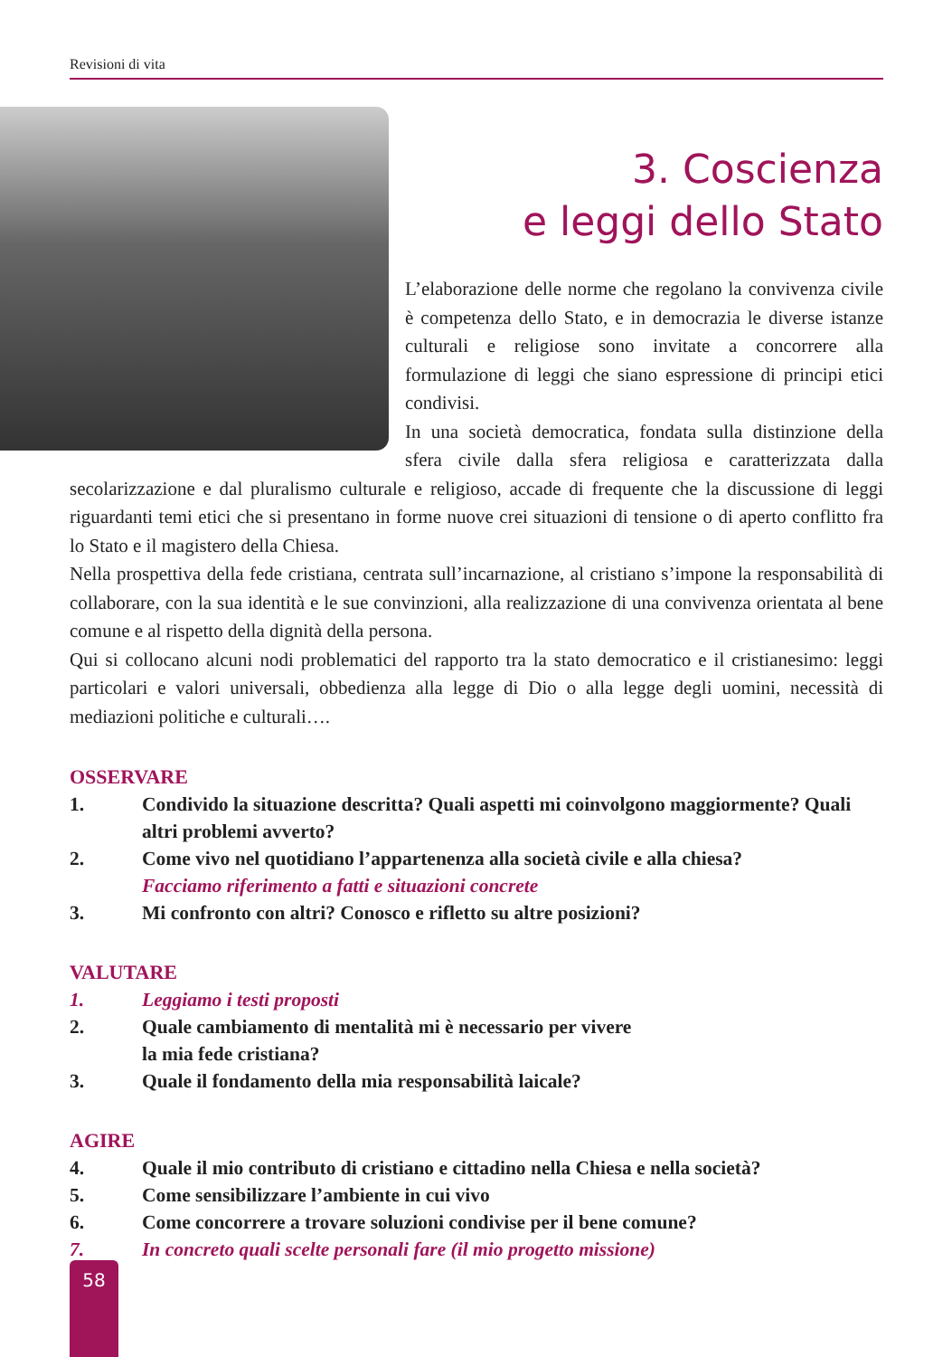Revisioni di vita
3. Coscienza
e leggi dello Stato
L’elaborazione delle norme che regolano la convivenza civile è competenza dello Stato, e in democrazia le diverse istanze culturali e religiose sono invitate a concorrere alla formulazione di leggi che siano espressione di principi etici condivisi.
In una società democratica, fondata sulla distinzione della sfera civile dalla sfera religiosa e caratterizzata dalla secolarizzazione e dal pluralismo culturale e religioso, accade di frequente che la discussione di leggi riguardanti temi etici che si presentano in forme nuove crei situazioni di tensione o di aperto conflitto fra lo Stato e il magistero della Chiesa.
Nella prospettiva della fede cristiana, centrata sull’incarnazione, al cristiano s’impone la responsabilità di collaborare, con la sua identità e le sue convinzioni, alla realizzazione di una convivenza orientata al bene comune e al rispetto della dignità della persona.
Qui si collocano alcuni nodi problematici del rapporto tra la stato democratico e il cristianesimo: leggi particolari e valori universali, obbedienza alla legge di Dio o alla legge degli uomini, necessità di mediazioni politiche e culturali….
OSSERVARE
1. Condivido la situazione descritta? Quali aspetti mi coinvolgono maggiormente? Quali altri problemi avverto?
2. Come vivo nel quotidiano l’appartenenza alla società civile e alla chiesa?
Facciamo riferimento a fatti e situazioni concrete
3. Mi confronto con altri? Conosco e rifletto su altre posizioni?
VALUTARE
1. Leggiamo i testi proposti
2. Quale cambiamento di mentalità mi è necessario per vivere
la mia fede cristiana?
3. Quale il fondamento della mia responsabilità laicale?
AGIRE
4. Quale il mio contributo di cristiano e cittadino nella Chiesa e nella società?
5. Come sensibilizzare l’ambiente in cui vivo
6. Come concorrere a trovare soluzioni condivise per il bene comune?
7. In concreto quali scelte personali fare (il mio progetto missione)
58